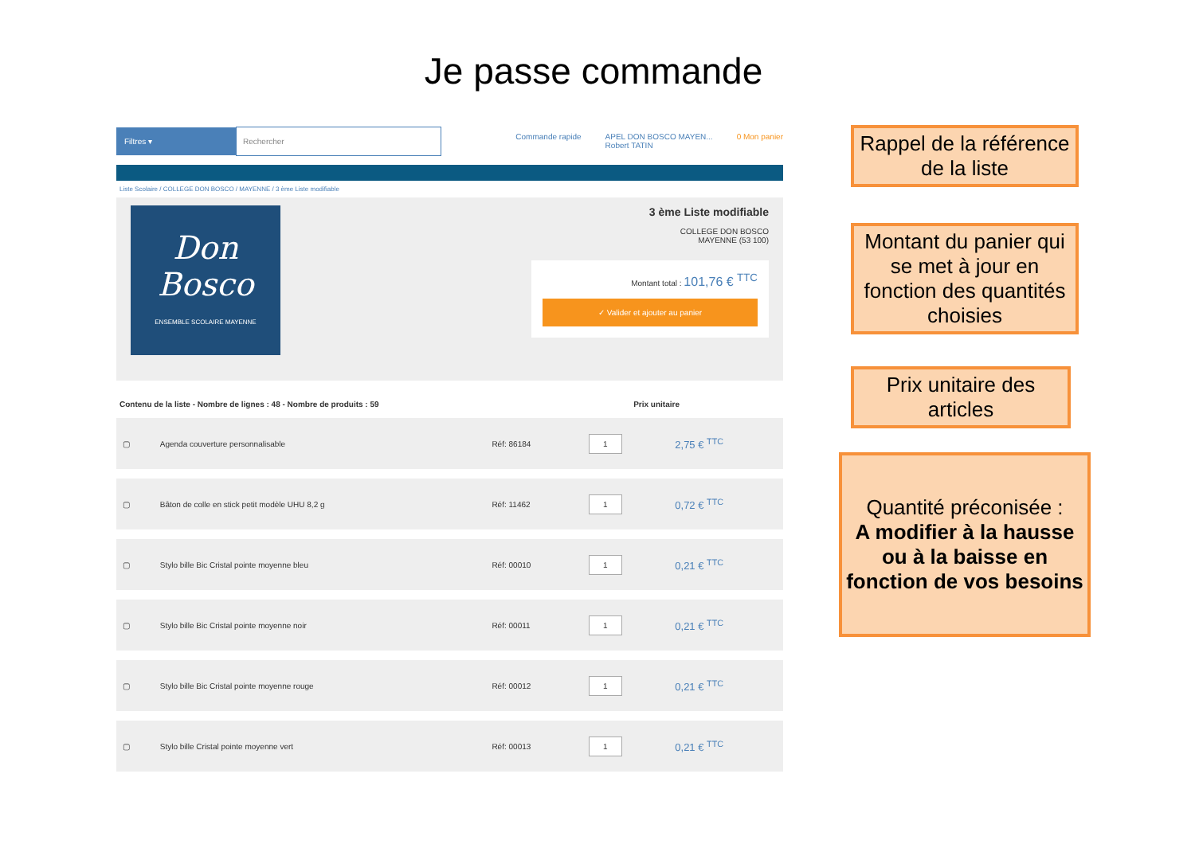Je passe commande
Filtres ▾ Rechercher
Commande rapide APEL DON BOSCO MAYEN...
Robert TATIN 0 Mon panier
Liste Scolaire / COLLEGE DON BOSCO / MAYENNE / 3 ème Liste modifiable
Don Bosco
ENSEMBLE SCOLAIRE MAYENNE
3 ème Liste modifiable
COLLEGE DON BOSCO
MAYENNE (53 100)
Montant total : 101,76 € <sup>TTC</sup>
✓ Valider et ajouter au panier
Contenu de la liste - Nombre de lignes : 48 - Nombre de produits : 59 Prix unitaire
| ▢ | Agenda couverture personnalisable | Réf: 86184 | 1 | 2,75 € <sup>TTC</sup> |
| ▢ | Bâton de colle en stick petit modèle UHU 8,2 g | Réf: 11462 | 1 | 0,72 € <sup>TTC</sup> |
| ▢ | Stylo bille Bic Cristal pointe moyenne bleu | Réf: 00010 | 1 | 0,21 € <sup>TTC</sup> |
| ▢ | Stylo bille Bic Cristal pointe moyenne noir | Réf: 00011 | 1 | 0,21 € <sup>TTC</sup> |
| ▢ | Stylo bille Bic Cristal pointe moyenne rouge | Réf: 00012 | 1 | 0,21 € <sup>TTC</sup> |
| ▢ | Stylo bille Cristal pointe moyenne vert | Réf: 00013 | 1 | 0,21 € <sup>TTC</sup> |
Rappel de la référence de la liste
Montant du panier qui se met à jour en fonction des quantités choisies
Prix unitaire des articles
Quantité préconisée :
A modifier à la hausse ou à la baisse en fonction de vos besoins